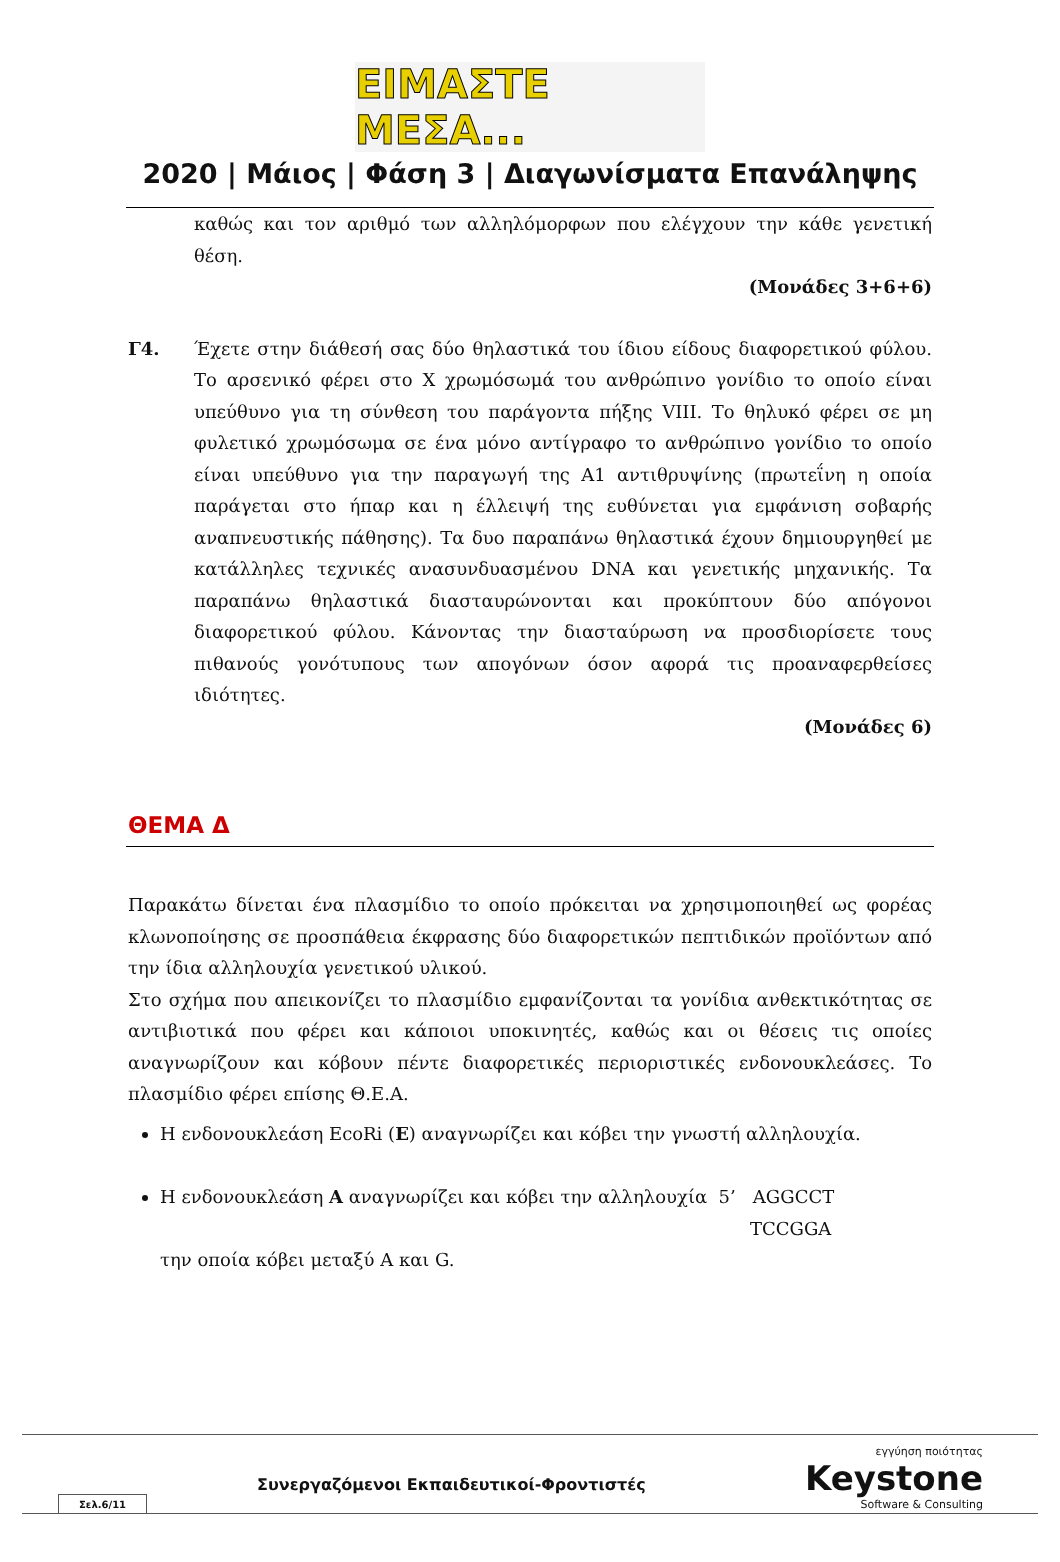ΕΙΜΑΣΤΕ ΜΕΣΑ...
2020 | Μάιος | Φάση 3 | Διαγωνίσματα Επανάληψης
καθώς και τον αριθμό των αλληλόμορφων που ελέγχουν την κάθε γενετική θέση.
(Μονάδες 3+6+6)
Γ4. Έχετε στην διάθεσή σας δύο θηλαστικά του ίδιου είδους διαφορετικού φύλου. Το αρσενικό φέρει στο Χ χρωμόσωμά του ανθρώπινο γονίδιο το οποίο είναι υπεύθυνο για τη σύνθεση του παράγοντα πήξης VIII. Το θηλυκό φέρει σε μη φυλετικό χρωμόσωμα σε ένα μόνο αντίγραφο το ανθρώπινο γονίδιο το οποίο είναι υπεύθυνο για την παραγωγή της Α1 αντιθρυψίνης (πρωτεΐνη η οποία παράγεται στο ήπαρ και η έλλειψή της ευθύνεται για εμφάνιση σοβαρής αναπνευστικής πάθησης). Τα δυο παραπάνω θηλαστικά έχουν δημιουργηθεί με κατάλληλες τεχνικές ανασυνδυασμένου DNA και γενετικής μηχανικής. Τα παραπάνω θηλαστικά διασταυρώνονται και προκύπτουν δύο απόγονοι διαφορετικού φύλου. Κάνοντας την διασταύρωση να προσδιορίσετε τους πιθανούς γονότυπους των απογόνων όσον αφορά τις προαναφερθείσες ιδιότητες.
(Μονάδες 6)
ΘΕΜΑ Δ
Παρακάτω δίνεται ένα πλασμίδιο το οποίο πρόκειται να χρησιμοποιηθεί ως φορέας κλωνοποίησης σε προσπάθεια έκφρασης δύο διαφορετικών πεπτιδικών προϊόντων από την ίδια αλληλουχία γενετικού υλικού.
Στο σχήμα που απεικονίζει το πλασμίδιο εμφανίζονται τα γονίδια ανθεκτικότητας σε αντιβιοτικά που φέρει και κάποιοι υποκινητές, καθώς και οι θέσεις τις οποίες αναγνωρίζουν και κόβουν πέντε διαφορετικές περιοριστικές ενδονουκλεάσες. Το πλασμίδιο φέρει επίσης Θ.Ε.Α.
Η ενδονουκλεάση EcoRi (E) αναγνωρίζει και κόβει την γνωστή αλληλουχία.
Η ενδονουκλεάση Α αναγνωρίζει και κόβει την αλληλουχία 5’ AGGCCT
TCCGGA
την οποία κόβει μεταξύ Α και G.
Συνεργαζόμενοι Εκπαιδευτικοί-Φροντιστές
εγγύηση ποιότητας
Keystone
Software & Consulting
Σελ.6/11